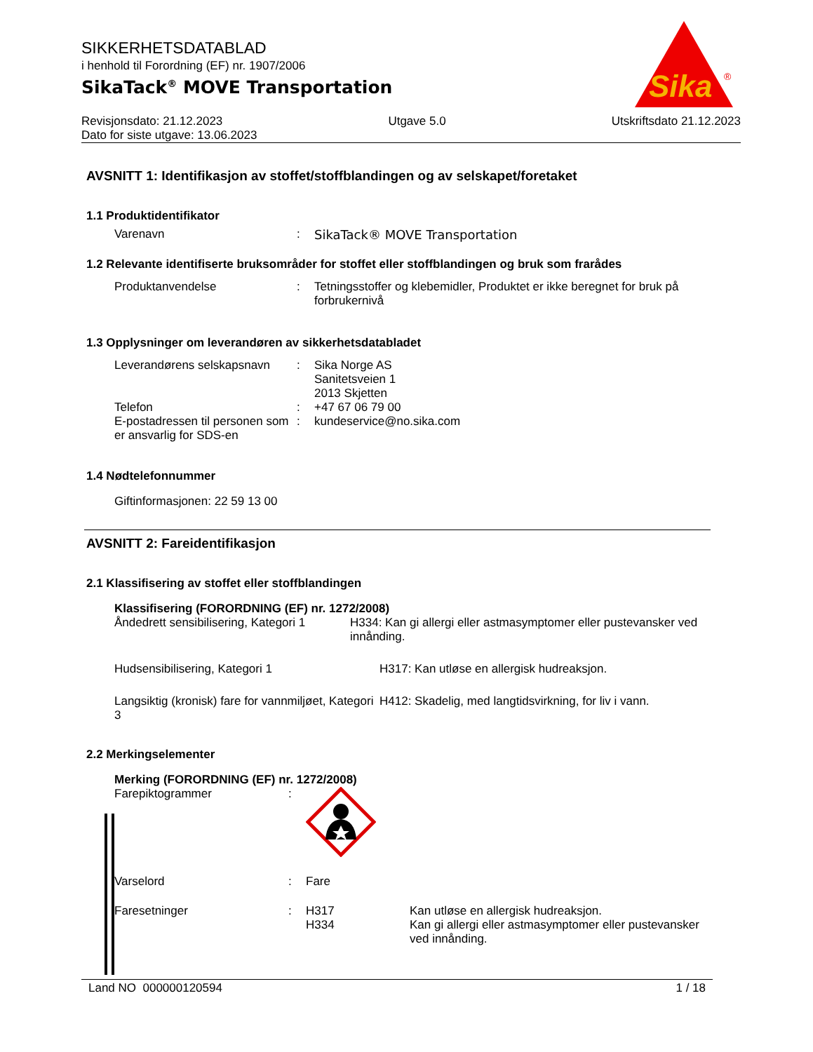Sika
®
SIKKERHETSDATABLAD
i henhold til Forordning (EF) nr. 1907/2006
SikaTack<sup>®</sup> MOVE Transportation
Revisjonsdato: 21.12.2023 Utgave 5.0 Utskriftsdato 21.12.2023
Dato for siste utgave: 13.06.2023
AVSNITT 1: Identifikasjon av stoffet/stoffblandingen og av selskapet/foretaket
1.1 Produktidentifikator
Varenavn : SikaTack® MOVE Transportation
1.2 Relevante identifiserte bruksområder for stoffet eller stoffblandingen og bruk som frarådes
Produktanvendelse : Tetningsstoffer og klebemidler, Produktet er ikke beregnet for bruk på forbrukernivå
1.3 Opplysninger om leverandøren av sikkerhetsdatabladet
Leverandørens selskapsnavn
: Sika Norge AS
Sanitetsveien 1
2013 Skjetten
Telefon : +47 67 06 79 00
E-postadressen til personen som er ansvarlig for SDS-en
: kundeservice@no.sika.com
1.4 Nødtelefonnummer
Giftinformasjonen: 22 59 13 00
AVSNITT 2: Fareidentifikasjon
2.1 Klassifisering av stoffet eller stoffblandingen
Klassifisering (FORORDNING (EF) nr. 1272/2008)
Åndedrett sensibilisering, Kategori 1 H334: Kan gi allergi eller astmasymptomer eller pustevansker ved innånding.
Hudsensibilisering, Kategori 1 H317: Kan utløse en allergisk hudreaksjon.
Langsiktig (kronisk) fare for vannmiljøet, Kategori 3
H412: Skadelig, med langtidsvirkning, for liv i vann.
2.2 Merkingselementer
Merking (FORORDNING (EF) nr. 1272/2008)
Farepiktogrammer :
Varselord : Fare
Faresetninger : H317
H334
Kan utløse en allergisk hudreaksjon.
Kan gi allergi eller astmasymptomer eller pustevansker ved innånding.
Land NO 000000120594 1 / 18